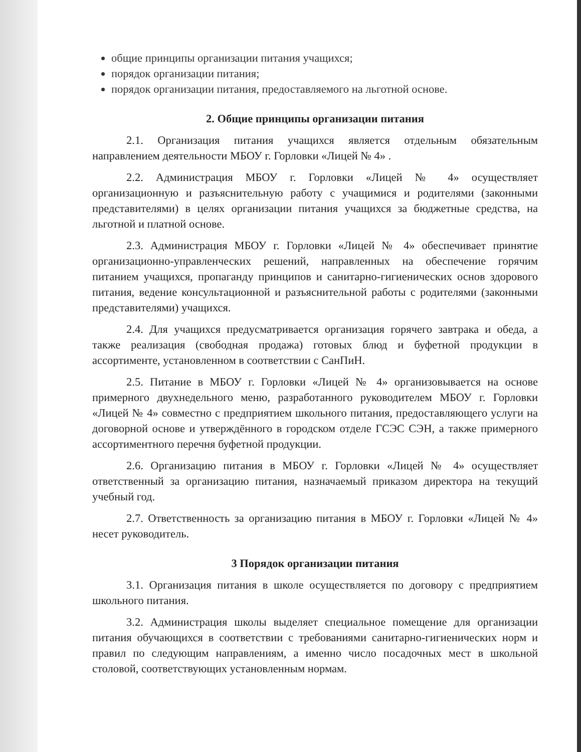общие принципы организации питания учащихся;
порядок организации питания;
порядок организации питания, предоставляемого на льготной основе.
2. Общие принципы организации питания
2.1. Организация питания учащихся является отдельным обязательным направлением деятельности МБОУ г. Горловки «Лицей № 4» .
2.2. Администрация МБОУ г. Горловки «Лицей № 4» осуществляет организационную и разъяснительную работу с учащимися и родителями (законными представителями) в целях организации питания учащихся за бюджетные средства, на льготной и платной основе.
2.3. Администрация МБОУ г. Горловки «Лицей № 4» обеспечивает принятие организационно-управленческих решений, направленных на обеспечение горячим питанием учащихся, пропаганду принципов и санитарно-гигиенических основ здорового питания, ведение консультационной и разъяснительной работы с родителями (законными представителями) учащихся.
2.4. Для учащихся предусматривается организация горячего завтрака и обеда, а также реализация (свободная продажа) готовых блюд и буфетной продукции в ассортименте, установленном в соответствии с СанПиН.
2.5. Питание в МБОУ г. Горловки «Лицей № 4» организовывается на основе примерного двухнедельного меню, разработанного руководителем МБОУ г. Горловки «Лицей № 4» совместно с предприятием школьного питания, предоставляющего услуги на договорной основе и утверждённого в городском отделе ГСЭС СЭН, а также примерного ассортиментного перечня буфетной продукции.
2.6. Организацию питания в МБОУ г. Горловки «Лицей № 4» осуществляет ответственный за организацию питания, назначаемый приказом директора на текущий учебный год.
2.7. Ответственность за организацию питания в МБОУ г. Горловки «Лицей № 4» несет руководитель.
3 Порядок организации питания
3.1. Организация питания в школе осуществляется по договору с предприятием школьного питания.
3.2. Администрация школы выделяет специальное помещение для организации питания обучающихся в соответствии с требованиями санитарно-гигиенических норм и правил по следующим направлениям, а именно число посадочных мест в школьной столовой, соответствующих установленным нормам.